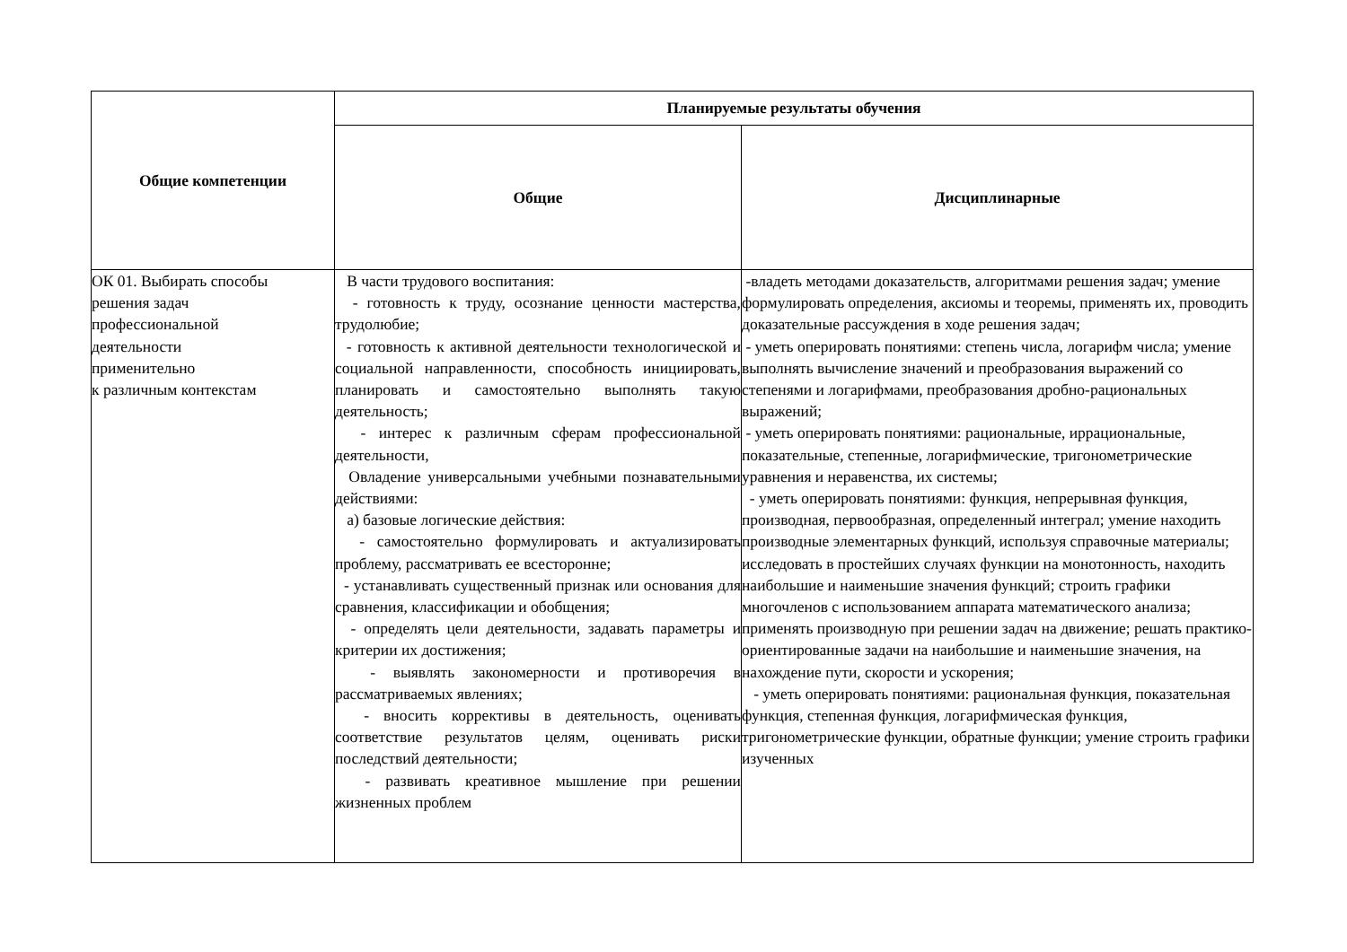| Общие компетенции | Планируемые результаты обучения | |
| --- | --- | --- |
| | Общие | Дисциплинарные |
| ОК 01. Выбирать способы решения задач профессиональной деятельности применительно к различным контекстам | В части трудового воспитания: - готовность к труду, осознание ценности мастерства, трудолюбие; - готовность к активной деятельности технологической и социальной направленности, способность инициировать, планировать и самостоятельно выполнять такую деятельность; - интерес к различным сферам профессиональной деятельности, Овладение универсальными учебными познавательными действиями: а) базовые логические действия: - самостоятельно формулировать и актуализировать проблему, рассматривать ее всесторонне; - устанавливать существенный признак или основания для сравнения, классификации и обобщения; - определять цели деятельности, задавать параметры и критерии их достижения; - выявлять закономерности и противоречия в рассматриваемых явлениях; - вносить коррективы в деятельность, оценивать соответствие результатов целям, оценивать риски последствий деятельности; - развивать креативное мышление при решении жизненных проблем | -владеть методами доказательств, алгоритмами решения задач; умение формулировать определения, аксиомы и теоремы, применять их, проводить доказательные рассуждения в ходе решения задач; - уметь оперировать понятиями: степень числа, логарифм числа; умение выполнять вычисление значений и преобразования выражений со степенями и логарифмами, преобразования дробно-рациональных выражений; - уметь оперировать понятиями: рациональные, иррациональные, показательные, степенные, логарифмические, тригонометрические уравнения и неравенства, их системы; - уметь оперировать понятиями: функция, непрерывная функция, производная, первообразная, определенный интеграл; умение находить производные элементарных функций, используя справочные материалы; исследовать в простейших случаях функции на монотонность, находить наибольшие и наименьшие значения функций; строить графики многочленов с использованием аппарата математического анализа; применять производную при решении задач на движение; решать практико-ориентированные задачи на наибольшие и наименьшие значения, на нахождение пути, скорости и ускорения; - уметь оперировать понятиями: рациональная функция, показательная функция, степенная функция, логарифмическая функция, тригонометрические функции, обратные функции; умение строить графики изученных |